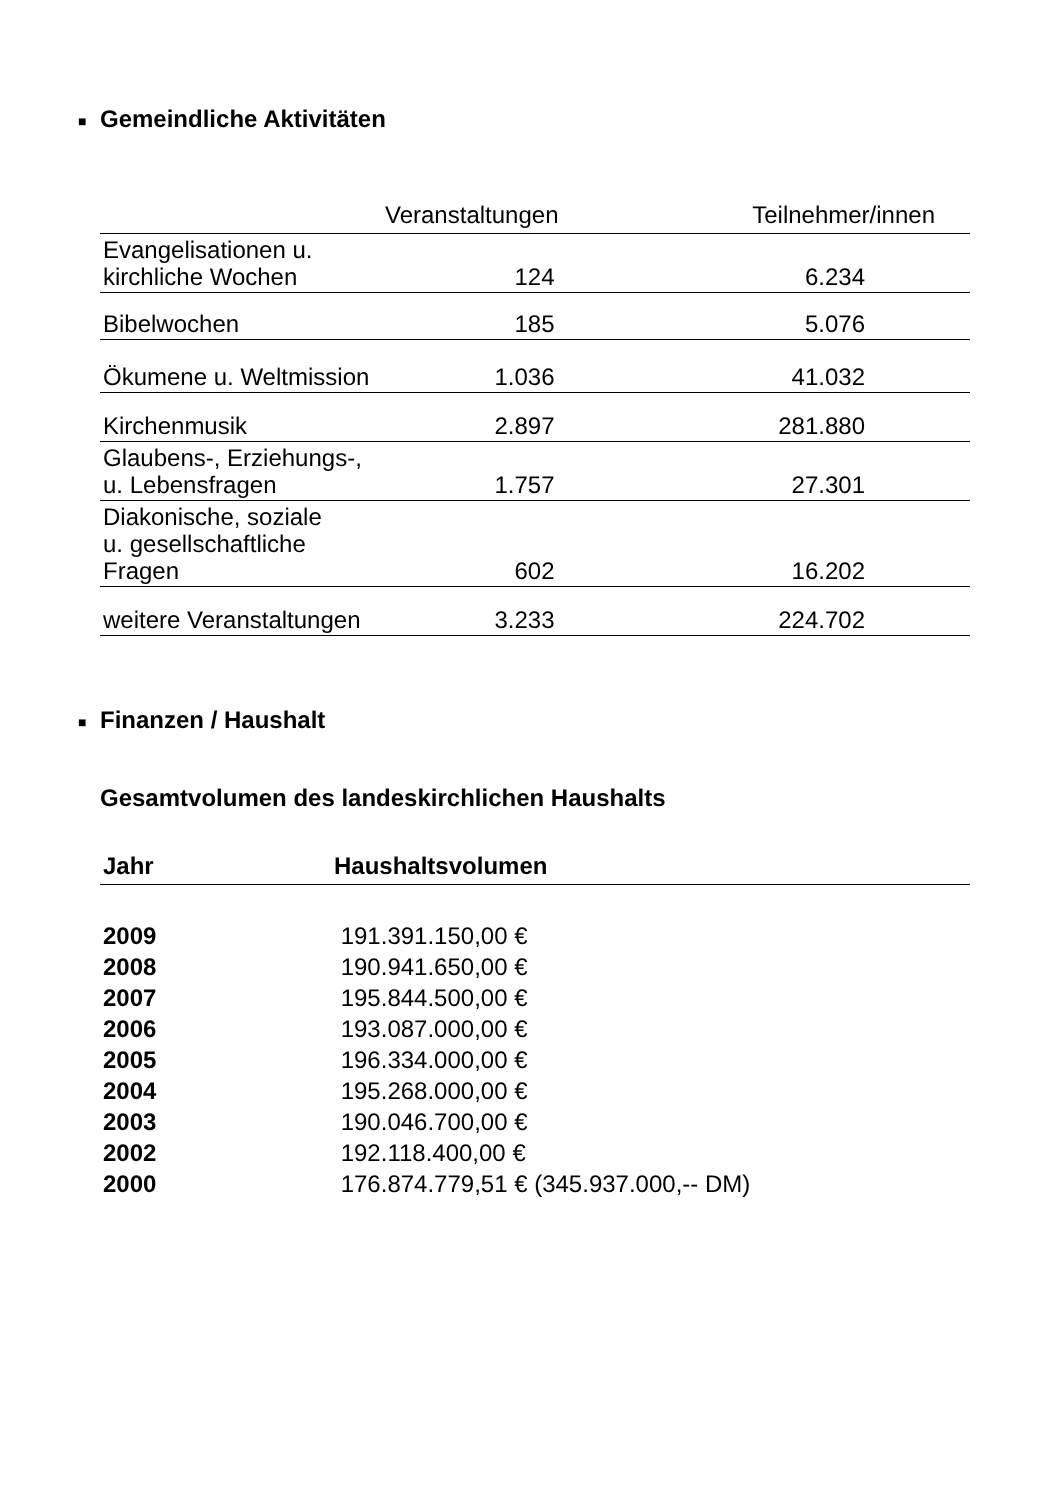■ Gemeindliche Aktivitäten
| | Veranstaltungen | Teilnehmer/innen |
| --- | --- | --- |
| Evangelisationen u. kirchliche Wochen | 124 | 6.234 |
| Bibelwochen | 185 | 5.076 |
| Ökumene u. Weltmission | 1.036 | 41.032 |
| Kirchenmusik | 2.897 | 281.880 |
| Glaubens-, Erziehungs-, u. Lebensfragen | 1.757 | 27.301 |
| Diakonische, soziale u. gesellschaftliche Fragen | 602 | 16.202 |
| weitere Veranstaltungen | 3.233 | 224.702 |
■ Finanzen / Haushalt
Gesamtvolumen des landeskirchlichen Haushalts
| Jahr | Haushaltsvolumen |
| --- | --- |
| 2009 | 191.391.150,00 € |
| 2008 | 190.941.650,00 € |
| 2007 | 195.844.500,00 € |
| 2006 | 193.087.000,00 € |
| 2005 | 196.334.000,00 € |
| 2004 | 195.268.000,00 € |
| 2003 | 190.046.700,00 € |
| 2002 | 192.118.400,00 € |
| 2000 | 176.874.779,51 € (345.937.000,-- DM) |